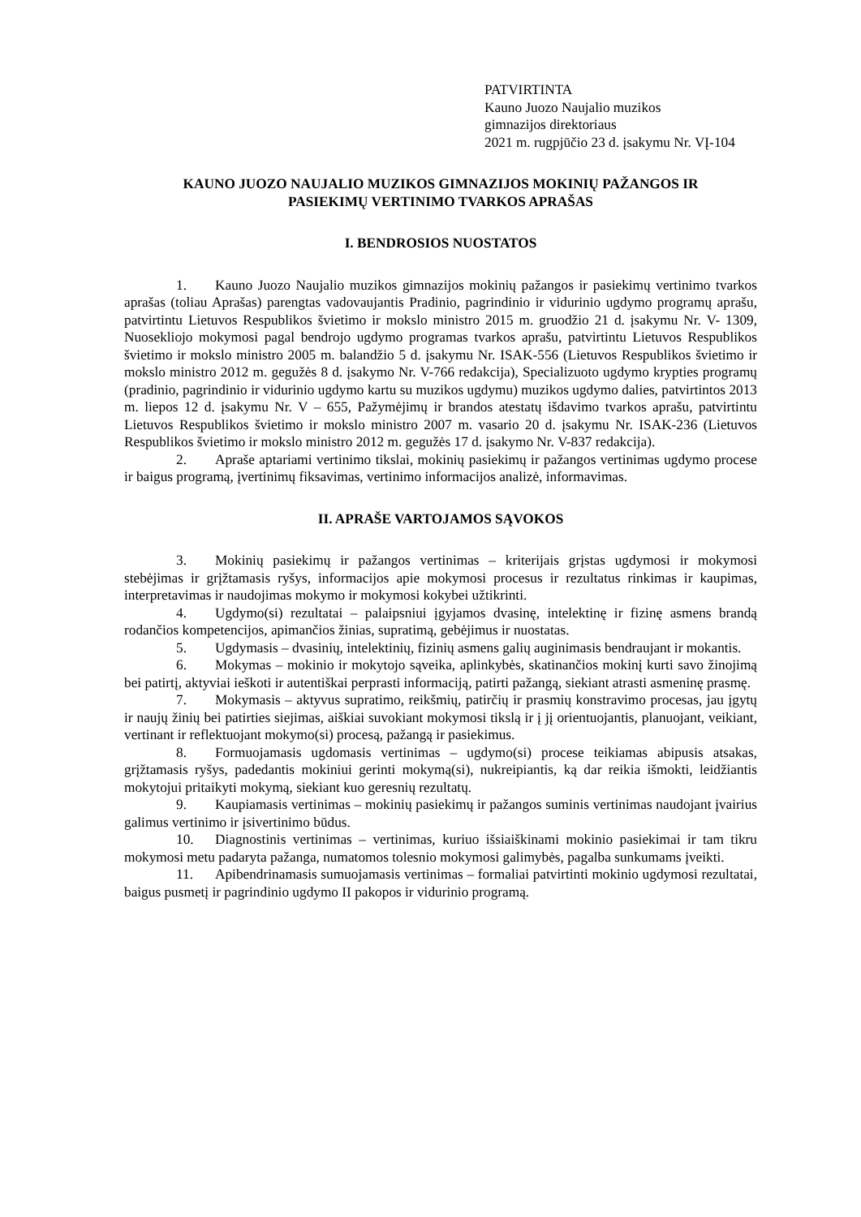PATVIRTINTA
Kauno Juozo Naujalio muzikos
gimnazijos direktoriaus
2021 m. rugpjūčio 23 d. įsakymu Nr. VĮ-104
KAUNO JUOZO NAUJALIO MUZIKOS GIMNAZIJOS MOKINIŲ PAŽANGOS IR
PASIEKIMŲ VERTINIMO TVARKOS APRAŠAS
I. BENDROSIOS NUOSTATOS
1. Kauno Juozo Naujalio muzikos gimnazijos mokinių pažangos ir pasiekimų vertinimo tvarkos aprašas (toliau Aprašas) parengtas vadovaujantis Pradinio, pagrindinio ir vidurinio ugdymo programų aprašu, patvirtintu Lietuvos Respublikos švietimo ir mokslo ministro 2015 m. gruodžio 21 d. įsakymu Nr. V- 1309, Nuoseklioj​o mokymosi pagal bendrojo ugdymo programas tvarkos aprašu, patvirtintu Lietuvos Respublikos švietimo ir mokslo ministro 2005 m. balandžio 5 d. įsakymu Nr. ISAK-556 (Lietuvos Respublikos švietimo ir mokslo ministro 2012 m. gegužės 8 d. įsakymo Nr. V-766 redakcija), Specializuoto ugdymo krypties programų (pradinio, pagrindinio ir vidurinio ugdymo kartu su muzikos ugdymu) muzikos ugdymo dalies, patvirtintos 2013 m. liepos 12 d. įsakymu Nr. V – 655, Pažymėjimų ir brandos atestatų išdavimo tvarkos aprašu, patvirtintu Lietuvos Respublikos švietimo ir mokslo ministro 2007 m. vasario 20 d. įsakymu Nr. ISAK-236 (Lietuvos Respublikos švietimo ir mokslo ministro 2012 m. gegužės 17 d. įsakymo Nr. V-837 redakcija).
2. Apraše aptariami vertinimo tikslai, mokinių pasiekimų ir pažangos vertinimas ugdymo procese ir baigus programą, įvertinimų fiksavimas, vertinimo informacijos analizė, informavimas.
II. APRAŠE VARTOJAMOS SĄVOKOS
3. Mokinių pasiekimų ir pažangos vertinimas – kriterijais grįstas ugdymosi ir mokymosi stebėjimas ir grįžtamasis ryšys, informacijos apie mokymosi procesus ir rezultatus rinkimas ir kaupimas, interpretavimas ir naudojimas mokymo ir mokymosi kokybei užtikrinti.
4. Ugdymo(si) rezultatai – palaipsniui įgyjamos dvasinę, intelektinę ir fizinę asmens brandą rodančios kompetencijos, apimančios žinias, supratimą, gebėjimus ir nuostatas.
5. Ugdymasis – dvasinių, intelektinių, fizinių asmens galių auginimasis bendraujant ir mokantis.
6. Mokymas – mokinio ir mokytojo sąveika, aplinkybės, skatinančios mokinį kurti savo žinojimą bei patirtį, aktyviai ieškoti ir autentiškai perprasti informaciją, patirti pažangą, siekiant atrasti asmeninę prasmę.
7. Mokymasis – aktyvus supratimo, reikšmių, patirčių ir prasmių konstravimo procesas, jau įgytų ir naujų žinių bei patirties siejimas, aiškiai suvokiant mokymosi tikslą ir į jį orientuojantis, planuojant, veikiant, vertinant ir reflektuojant mokymo(si) procesą, pažangą ir pasiekimus.
8. Formuojamasis ugdomasis vertinimas – ugdymo(si) procese teikiamas abipusis atsakas, grįžtamasis ryšys, padedantis mokiniui gerinti mokymą(si), nukreipiantis, ką dar reikia išmokti, leidžiantis mokytojui pritaikyti mokymą, siekiant kuo geresnių rezultatų.
9. Kaupiamasis vertinimas – mokinių pasiekimų ir pažangos suminis vertinimas naudojant įvairius galimus vertinimo ir įsivertinimo būdus.
10. Diagnostinis vertinimas – vertinimas, kuriuo išsiaiškinami mokinio pasiekimai ir tam tikru mokymosi metu padaryta pažanga, numatomos tolesnio mokymosi galimybės, pagalba sunkumams įveikti.
11. Apibendrinamasis sumuojamasis vertinimas – formaliai patvirtinti mokinio ugdymosi rezultatai, baigus pusmetį ir pagrindinio ugdymo II pakopos ir vidurinio programą.